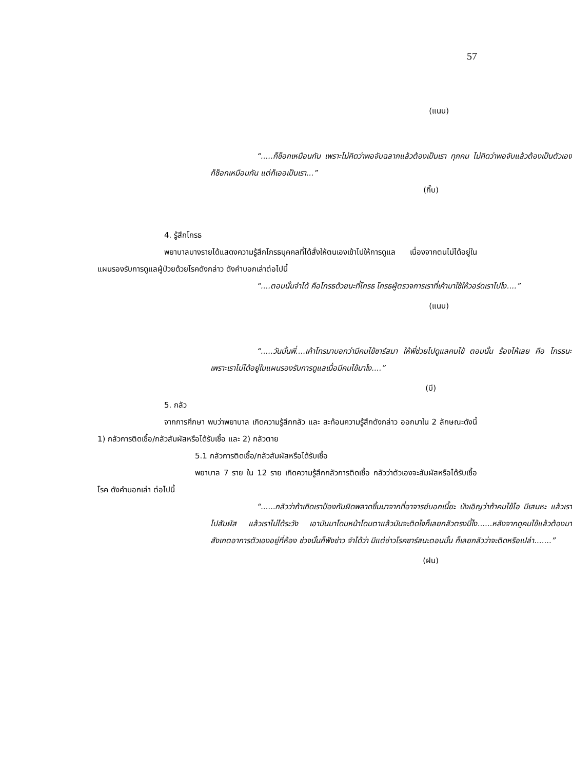57
(แนน)
“.....ก็ช็อกเหมือนกัน เพราะไม่คิดว่าพอจับฉลากแล้วต้องเป็นเรา ทุกคน ไม่คิดว่าพอจับแล้วต้องเป็นตัวเอง ก็ช็อกเหมือนกัน แต่ก็เออเป็นเรา...”
(กิ๊บ)
4. รู้สึกโกรธ
พยาบาลบางรายได้แสดงความรู้สึกโกรธบุคคลที่ได้สั่งให้ตนเองเข้าไปให้การดูแล เนื่องจากตนไม่ได้อยู่ในแผนรองรับการดูแลผู้ป่วยด้วยโรคดังกล่าว ดังคำบอกเล่าต่อไปนี้
“....ตอนนั้นจำได้ คือโกรธด้วยนะที่โกรธ โกรธผู้ตรวจการเราที่เค้ามาใช้ให้วอร์ดเราไปไง....”
(แนน)
“.....วันนั้นพี่....เค้าโทรมาบอกว่ามีคนไข้ซาร์สมา ให้พี่ช่วยไปดูแลคนไข้ ตอนนั้น ร้องไห้เลย คือ โกรธนะ เพราะเราไม่ได้อยู่ในแผนรองรับการดูแลเมื่อมีคนไข้มาไง....”
(บี)
5. กลัว
จากการศึกษา พบว่าพยาบาล เกิดความรู้สึกกลัว และ สะท้อนความรู้สึกดังกล่าว ออกมาใน 2 ลักษณะดังนี้ 1) กลัวการติดเชื้อ/กลัวสัมผัสหรือได้รับเชื้อ และ 2) กลัวตาย
5.1 กลัวการติดเชื้อ/กลัวสัมผัสหรือได้รับเชื้อ
พยาบาล 7 ราย ใน 12 ราย เกิดความรู้สึกกลัวการติดเชื้อ กลัวว่าตัวเองจะสัมผัสหรือได้รับเชื้อโรค ดังคำบอกเล่า ต่อไปนี้
“......กลัวว่าถ้าเกิดเราป้องกันผิดพลาดขึ้นมาจากที่อาจารย์บอกเนี๊ยะ บังเอิญว่าถ้าคนไข้ไอ มีเสมหะ แล้วเราไปสัมผัส แล้วเราไม่ได้ระวัง เอามันมาโดนหน้าโดนตาแล้วมันจะติดไงก็เลยกลัวตรงนี้ไง......หลังจากดูคนไข้แล้วต้องมาสังเกตอาการตัวเองอยู่ที่ห้อง ช่วงนั้นก็ฟังข่าว จำได้ว่า มีแต่ข่าวโรคซาร์สนะตอนนั้น ก็เลยกลัวว่าจะติดหรือเปล่า.......”
(ฝน)